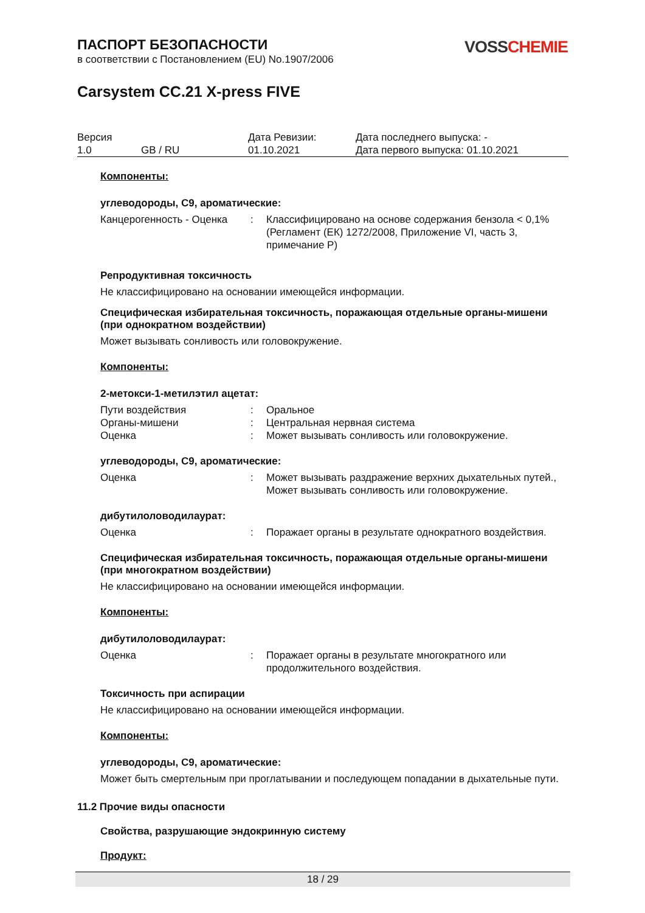VOSS CHEMIE
ПАСПОРТ БЕЗОПАСНОСТИ
в соответствии с Постановлением (EU) No.1907/2006
Carsystem CC.21 X-press FIVE
| Версия 1.0 | GB / RU | Дата Ревизии: 01.10.2021 | Дата последнего выпуска: - Дата первого выпуска: 01.10.2021 |
Компоненты:
углеводороды, C9, ароматические:
| Канцерогенность - Оценка | : | Классифицировано на основе содержания бензола < 0,1% (Регламент (ЕК) 1272/2008, Приложение VI, часть 3, примечание P) |
Репродуктивная токсичность
Не классифицировано на основании имеющейся информации.
Специфическая избирательная токсичность, поражающая отдельные органы-мишени (при однократном воздействии)
Может вызывать сонливость или головокружение.
Компоненты:
2-метокси-1-метилэтил ацетат:
| Пути воздействия | : | Оральное |
| Органы-мишени | : | Центральная нервная система |
| Оценка | : | Может вызывать сонливость или головокружение. |
углеводороды, C9, ароматические:
| Оценка | : | Может вызывать раздражение верхних дыхательных путей., Может вызывать сонливость или головокружение. |
дибутилоловодилаурат:
| Оценка | : | Поражает органы в результате однократного воздействия. |
Специфическая избирательная токсичность, поражающая отдельные органы-мишени (при многократном воздействии)
Не классифицировано на основании имеющейся информации.
Компоненты:
дибутилоловодилаурат:
| Оценка | : | Поражает органы в результате многократного или продолжительного воздействия. |
Токсичность при аспирации
Не классифицировано на основании имеющейся информации.
Компоненты:
углеводороды, C9, ароматические:
Может быть смертельным при проглатывании и последующем попадании в дыхательные пути.
11.2 Прочие виды опасности
Свойства, разрушающие эндокринную систему
Продукт:
18 / 29